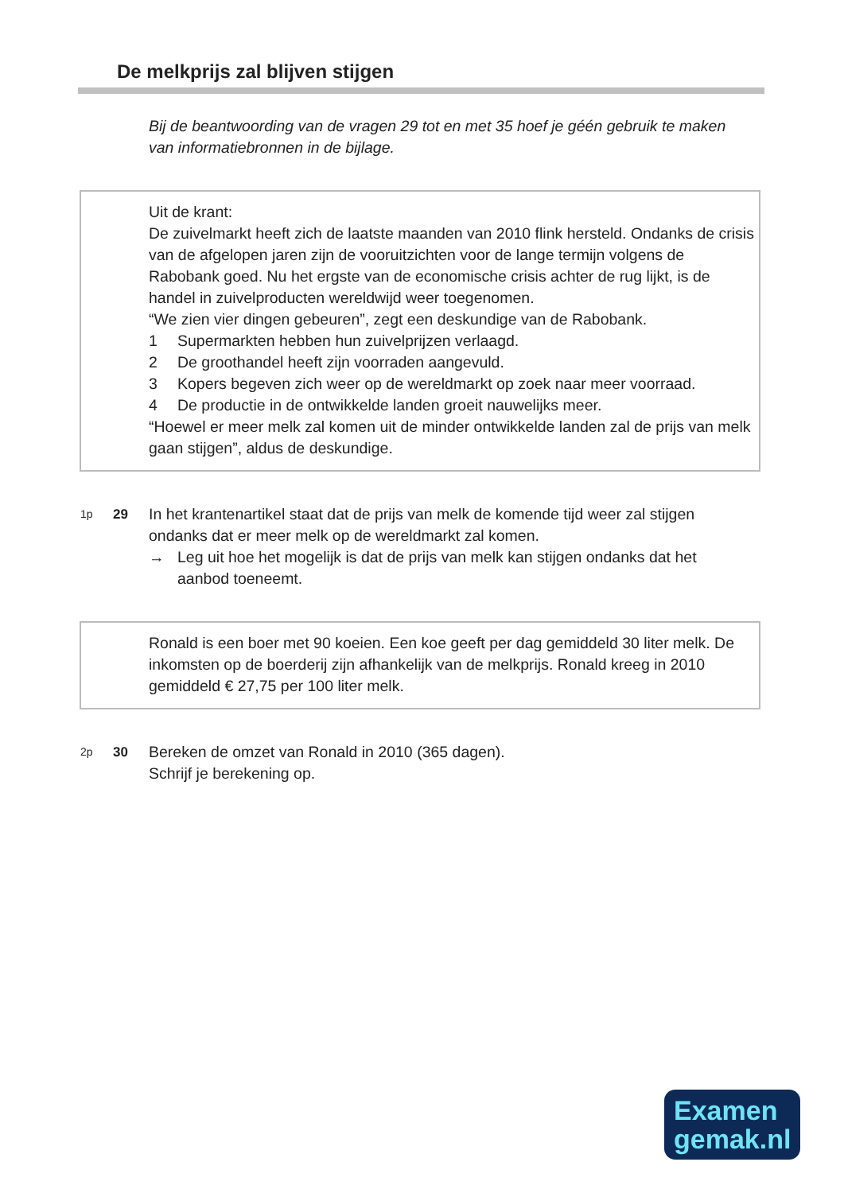De melkprijs zal blijven stijgen
Bij de beantwoording van de vragen 29 tot en met 35 hoef je géén gebruik te maken van informatiebronnen in de bijlage.
Uit de krant:
De zuivelmarkt heeft zich de laatste maanden van 2010 flink hersteld. Ondanks de crisis van de afgelopen jaren zijn de vooruitzichten voor de lange termijn volgens de Rabobank goed. Nu het ergste van de economische crisis achter de rug lijkt, is de handel in zuivelproducten wereldwijd weer toegenomen.
“We zien vier dingen gebeuren”, zegt een deskundige van de Rabobank.
1 Supermarkten hebben hun zuivelprijzen verlaagd.
2 De groothandel heeft zijn voorraden aangevuld.
3 Kopers begeven zich weer op de wereldmarkt op zoek naar meer voorraad.
4 De productie in de ontwikkelde landen groeit nauwelijks meer.
“Hoewel er meer melk zal komen uit de minder ontwikkelde landen zal de prijs van melk gaan stijgen”, aldus de deskundige.
1p
29 In het krantenartikel staat dat de prijs van melk de komende tijd weer zal stijgen ondanks dat er meer melk op de wereldmarkt zal komen.
→ Leg uit hoe het mogelijk is dat de prijs van melk kan stijgen ondanks dat het aanbod toeneemt.
Ronald is een boer met 90 koeien. Een koe geeft per dag gemiddeld 30 liter melk. De inkomsten op de boerderij zijn afhankelijk van de melkprijs. Ronald kreeg in 2010 gemiddeld € 27,75 per 100 liter melk.
2p
30 Bereken de omzet van Ronald in 2010 (365 dagen).
Schrijf je berekening op.
Examen
gemak.nl